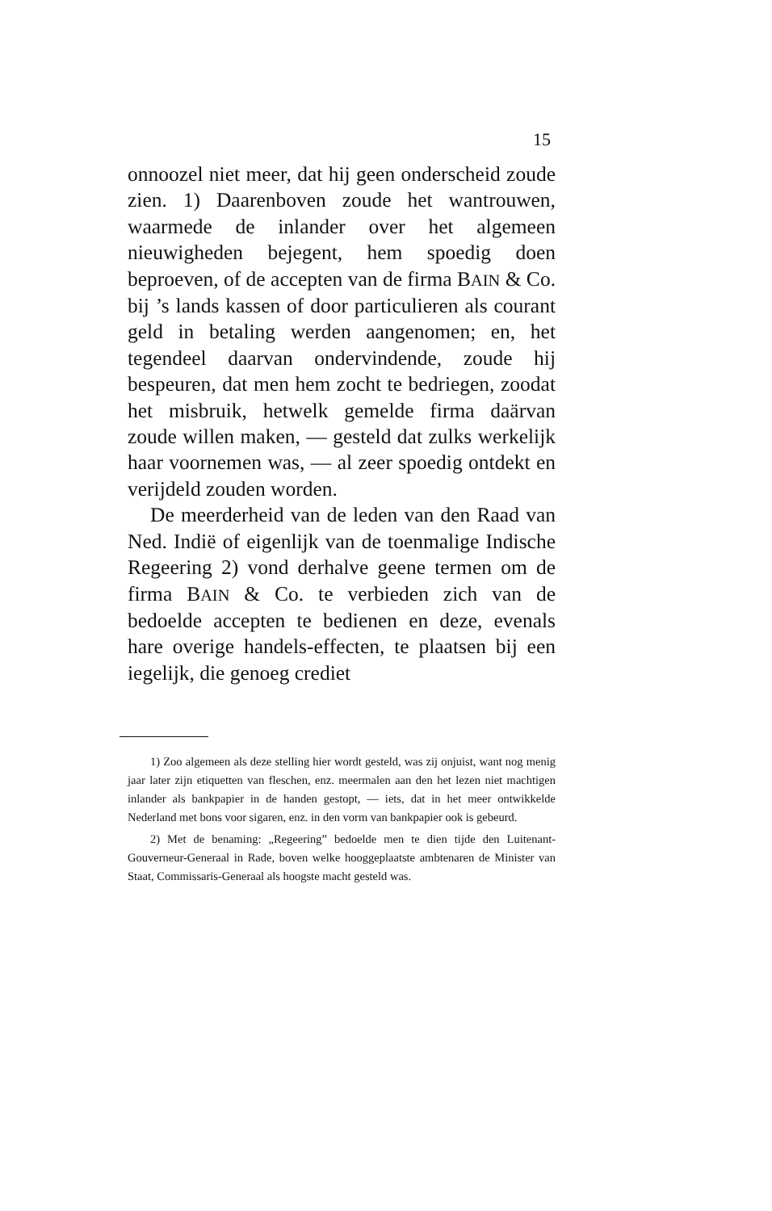15
onnoozel niet meer, dat hij geen onderscheid zoude zien. 1) Daarenboven zoude het wantrouwen, waarmede de inlander over het algemeen nieuwigheden bejegent, hem spoedig doen beproeven, of de accepten van de firma BAIN & Co. bij ’s lands kassen of door particulieren als courant geld in betaling werden aangenomen; en, het tegendeel daarvan ondervindende, zoude hij bespeuren, dat men hem zocht te bedriegen, zoodat het misbruik, hetwelk gemelde firma daärvan zoude willen maken, — gesteld dat zulks werkelijk haar voornemen was, — al zeer spoedig ontdekt en verijdeld zouden worden.
De meerderheid van de leden van den Raad van Ned. Indië of eigenlijk van de toenmalige Indische Regeering 2) vond derhalve geene termen om de firma BAIN & Co. te verbieden zich van de bedoelde accepten te bedienen en deze, evenals hare overige handels-effecten, te plaatsen bij een iegelijk, die genoeg crediet
1) Zoo algemeen als deze stelling hier wordt gesteld, was zij onjuist, want nog menig jaar later zijn etiquetten van fleschen, enz. meermalen aan den het lezen niet machtigen inlander als bankpapier in de handen gestopt, — iets, dat in het meer ontwikkelde Nederland met bons voor sigaren, enz. in den vorm van bankpapier ook is gebeurd.
2) Met de benaming: „Regeering” bedoelde men te dien tijde den Luitenant-Gouverneur-Generaal in Rade, boven welke hooggeplaatste ambtenaren de Minister van Staat, Commissaris-Generaal als hoogste macht gesteld was.